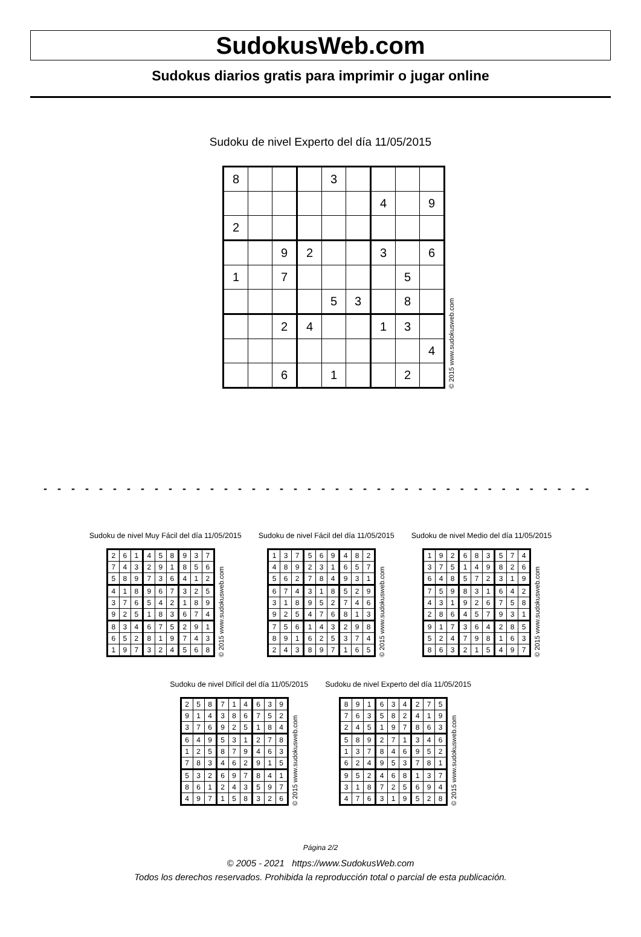SudokusWeb.com
Sudokus diarios gratis para imprimir o jugar online
Sudoku de nivel Experto del día 11/05/2015
| 8 | | | | 3 | | | | |
| | | | | | | 4 | | 9 |
| 2 | | | | | | | | |
| | | 9 | 2 | | | 3 | | 6 |
| 1 | | 7 | | | | | 5 | |
| | | | | 5 | 3 | | 8 | |
| | | 2 | 4 | | | 1 | 3 | |
| | | | | | | | | 4 |
| | | 6 | | 1 | | | 2 | |
© 2015 www.sudokusweb.com
- - - - - - - - - - - - - - - - - - - - - - - - - - - - - - - - - - - - - - - - - - - - - - - - - - - - - - - - - - - - - - - - - -
Sudoku de nivel Muy Fácil del día 11/05/2015
| 2 | 6 | 1 | 4 | 5 | 8 | 9 | 3 | 7 |
| 7 | 4 | 3 | 2 | 9 | 1 | 8 | 5 | 6 |
| 5 | 8 | 9 | 7 | 3 | 6 | 4 | 1 | 2 |
| 4 | 1 | 8 | 9 | 6 | 7 | 3 | 2 | 5 |
| 3 | 7 | 6 | 5 | 4 | 2 | 1 | 8 | 9 |
| 9 | 2 | 5 | 1 | 8 | 3 | 6 | 7 | 4 |
| 8 | 3 | 4 | 6 | 7 | 5 | 2 | 9 | 1 |
| 6 | 5 | 2 | 8 | 1 | 9 | 7 | 4 | 3 |
| 1 | 9 | 7 | 3 | 2 | 4 | 5 | 6 | 8 |
© 2015 www.sudokusweb.com
Sudoku de nivel Fácil del día 11/05/2015
| 1 | 3 | 7 | 5 | 6 | 9 | 4 | 8 | 2 |
| 4 | 8 | 9 | 2 | 3 | 1 | 6 | 5 | 7 |
| 5 | 6 | 2 | 7 | 8 | 4 | 9 | 3 | 1 |
| 6 | 7 | 4 | 3 | 1 | 8 | 5 | 2 | 9 |
| 3 | 1 | 8 | 9 | 5 | 2 | 7 | 4 | 6 |
| 9 | 2 | 5 | 4 | 7 | 6 | 8 | 1 | 3 |
| 7 | 5 | 6 | 1 | 4 | 3 | 2 | 9 | 8 |
| 8 | 9 | 1 | 6 | 2 | 5 | 3 | 7 | 4 |
| 2 | 4 | 3 | 8 | 9 | 7 | 1 | 6 | 5 |
© 2015 www.sudokusweb.com
Sudoku de nivel Medio del día 11/05/2015
| 1 | 9 | 2 | 6 | 8 | 3 | 5 | 7 | 4 |
| 3 | 7 | 5 | 1 | 4 | 9 | 8 | 2 | 6 |
| 6 | 4 | 8 | 5 | 7 | 2 | 3 | 1 | 9 |
| 7 | 5 | 9 | 8 | 3 | 1 | 6 | 4 | 2 |
| 4 | 3 | 1 | 9 | 2 | 6 | 7 | 5 | 8 |
| 2 | 8 | 6 | 4 | 5 | 7 | 9 | 3 | 1 |
| 9 | 1 | 7 | 3 | 6 | 4 | 2 | 8 | 5 |
| 5 | 2 | 4 | 7 | 9 | 8 | 1 | 6 | 3 |
| 8 | 6 | 3 | 2 | 1 | 5 | 4 | 9 | 7 |
© 2015 www.sudokusweb.com
Sudoku de nivel Difícil del día 11/05/2015
| 2 | 5 | 8 | 7 | 1 | 4 | 6 | 3 | 9 |
| 9 | 1 | 4 | 3 | 8 | 6 | 7 | 5 | 2 |
| 3 | 7 | 6 | 9 | 2 | 5 | 1 | 8 | 4 |
| 6 | 4 | 9 | 5 | 3 | 1 | 2 | 7 | 8 |
| 1 | 2 | 5 | 8 | 7 | 9 | 4 | 6 | 3 |
| 7 | 8 | 3 | 4 | 6 | 2 | 9 | 1 | 5 |
| 5 | 3 | 2 | 6 | 9 | 7 | 8 | 4 | 1 |
| 8 | 6 | 1 | 2 | 4 | 3 | 5 | 9 | 7 |
| 4 | 9 | 7 | 1 | 5 | 8 | 3 | 2 | 6 |
© 2015 www.sudokusweb.com
Sudoku de nivel Experto del día 11/05/2015
| 8 | 9 | 1 | 6 | 3 | 4 | 2 | 7 | 5 |
| 7 | 6 | 3 | 5 | 8 | 2 | 4 | 1 | 9 |
| 2 | 4 | 5 | 1 | 9 | 7 | 8 | 6 | 3 |
| 5 | 8 | 9 | 2 | 7 | 1 | 3 | 4 | 6 |
| 1 | 3 | 7 | 8 | 4 | 6 | 9 | 5 | 2 |
| 6 | 2 | 4 | 9 | 5 | 3 | 7 | 8 | 1 |
| 9 | 5 | 2 | 4 | 6 | 8 | 1 | 3 | 7 |
| 3 | 1 | 8 | 7 | 2 | 5 | 6 | 9 | 4 |
| 4 | 7 | 6 | 3 | 1 | 9 | 5 | 2 | 8 |
© 2015 www.sudokusweb.com
Página 2/2
© 2005 - 2021 https://www.SudokusWeb.com
Todos los derechos reservados. Prohibida la reproducción total o parcial de esta publicación.